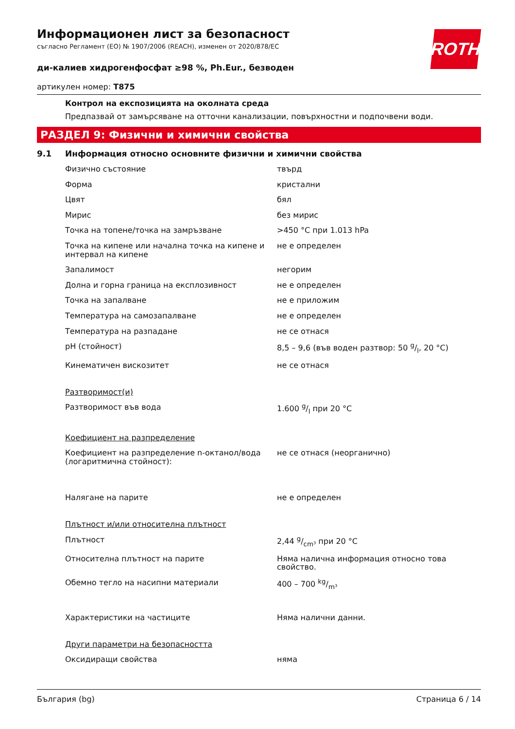ROTH
Информационен лист за безопасност
съгласно Регламент (ЕО) № 1907/2006 (REACH), изменен от 2020/878/ЕС
ди-калиев хидрогенфосфат ≥98 %, Ph.Eur., безводен
артикулен номер: T875
Контрол на експозицията на околната среда
Предпазвай от замърсяване на отточни канализации, повърхностни и подпочвени води.
РАЗДЕЛ 9: Физични и химични свойства
9.1 Информация относно основните физични и химични свойства
| Физично състояние | твърд |
| Форма | кристални |
| Цвят | бял |
| Мирис | без мирис |
| Точка на топене/точка на замръзване | >450 °C при 1.013 hPa |
| Точка на кипене или начална точка на кипене и интервал на кипене | не е определен |
| Запалимост | негорим |
| Долна и горна граница на експлозивност | не е определен |
| Точка на запалване | не е приложим |
| Температура на самозапалване | не е определен |
| Температура на разпадане | не се отнася |
| pH (стойност) | 8,5 – 9,6 (във воден разтвор: 50 g/l, 20 °C) |
| Кинематичен вискозитет | не се отнася |
| Разтворимост(и) | |
| Разтворимост във вода | 1.600 g/l при 20 °C |
| Коефициент на разпределение | |
| Коефициент на разпределение n-октанол/вода (логаритмична стойност): | не се отнася (неорганично) |
| Налягане на парите | не е определен |
| Плътност и/или относителна плътност | |
| Плътност | 2,44 g/cm³ при 20 °C |
| Относителна плътност на парите | Няма налична информация относно това свойство. |
| Обемно тегло на насипни материали | 400 – 700 kg/m³ |
| Характеристики на частиците | Няма налични данни. |
| Други параметри на безопасността | |
| Оксидиращи свойства | няма |
България (bg) Страница 6 / 14